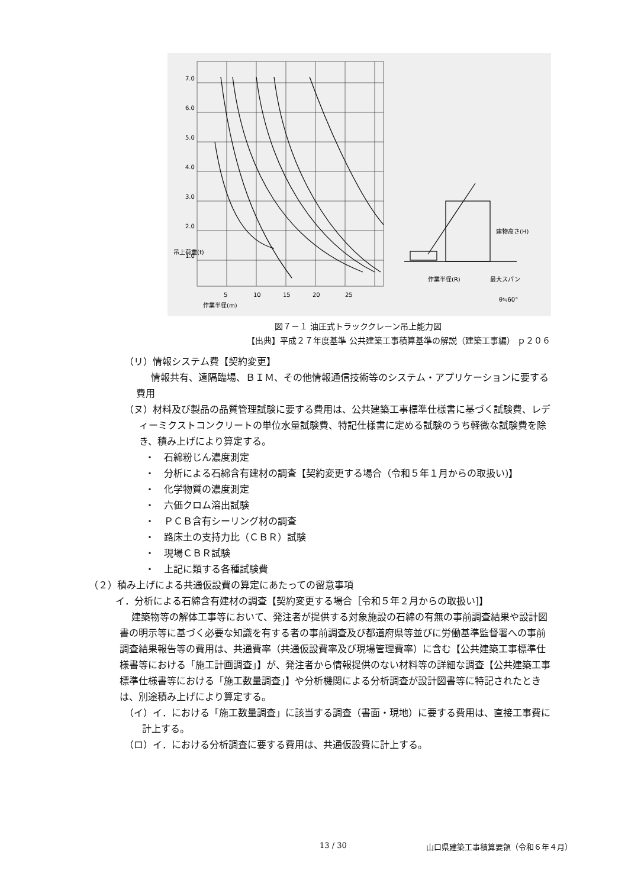7.0
6.0
5.0
4.0
3.0
2.0
1.0
5
10
15
20
25
作業半径(m)
吊上荷重(t)
作業半径(R)
最大スパン
建物高さ(H)
θ≒60°
図７－１ 油圧式トラッククレーン吊上能力図
【出典】平成２７年度基準 公共建築工事積算基準の解説（建築工事編） ｐ２０６
（リ）情報システム費【契約変更】
情報共有、遠隔臨場、ＢＩＭ、その他情報通信技術等のシステム・アプリケーションに要する費用
（ヌ）材料及び製品の品質管理試験に要する費用は、公共建築工事標準仕様書に基づく試験費、レディーミクストコンクリートの単位水量試験費、特記仕様書に定める試験のうち軽微な試験費を除き、積み上げにより算定する。
・　石綿粉じん濃度測定
・　分析による石綿含有建材の調査【契約変更する場合（令和５年１月からの取扱い)】
・　化学物質の濃度測定
・　六価クロム溶出試験
・　ＰＣＢ含有シーリング材の調査
・　路床土の支持力比（ＣＢＲ）試験
・　現場ＣＢＲ試験
・　上記に類する各種試験費
（２）積み上げによる共通仮設費の算定にあたっての留意事項
イ．分析による石綿含有建材の調査【契約変更する場合［令和５年２月からの取扱い]】
建築物等の解体工事等において、発注者が提供する対象施設の石綿の有無の事前調査結果や設計図書の明示等に基づく必要な知識を有する者の事前調査及び都道府県等並びに労働基準監督署への事前調査結果報告等の費用は、共通費率（共通仮設費率及び現場管理費率）に含む【公共建築工事標準仕様書等における「施工計画調査」】が、発注者から情報提供のない材料等の詳細な調査【公共建築工事標準仕様書等における「施工数量調査」】や分析機関による分析調査が設計図書等に特記されたときは、別途積み上げにより算定する。
（イ）イ．における「施工数量調査」に該当する調査（書面・現地）に要する費用は、直接工事費に計上する。
（ロ）イ．における分析調査に要する費用は、共通仮設費に計上する。
13 / 30 山口県建築工事積算要領（令和６年４月）